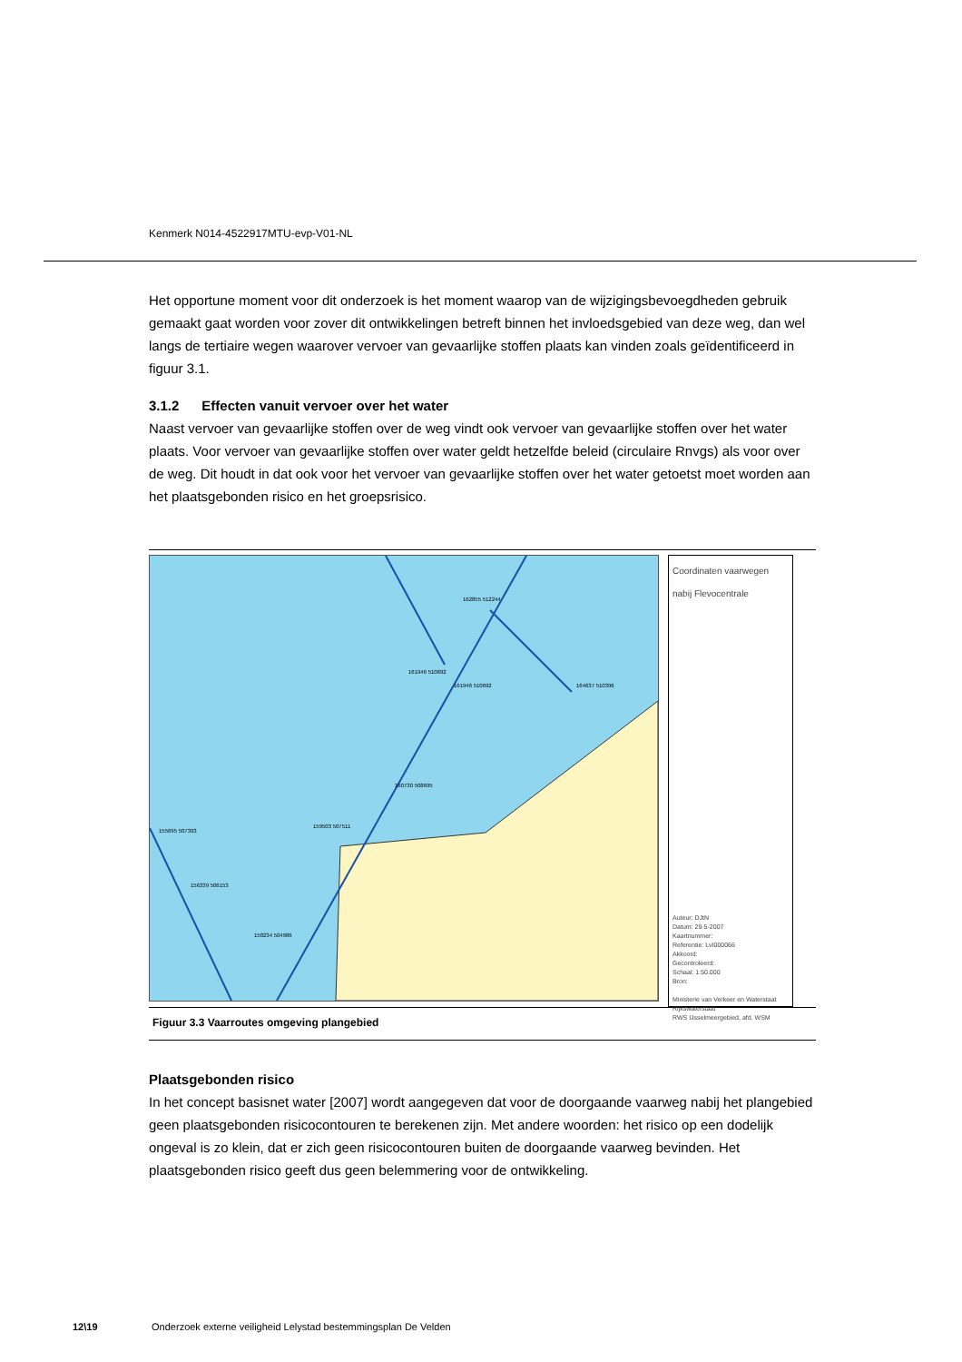Kenmerk N014-4522917MTU-evp-V01-NL
Het opportune moment voor dit onderzoek is het moment waarop van de wijzigingsbevoegdheden gebruik gemaakt gaat worden voor zover dit ontwikkelingen betreft binnen het invloedsgebied van deze weg, dan wel langs de tertiaire wegen waarover vervoer van gevaarlijke stoffen plaats kan vinden zoals geïdentificeerd in figuur 3.1.
3.1.2 Effecten vanuit vervoer over het water
Naast vervoer van gevaarlijke stoffen over de weg vindt ook vervoer van gevaarlijke stoffen over het water plaats. Voor vervoer van gevaarlijke stoffen over water geldt hetzelfde beleid (circulaire Rnvgs) als voor over de weg. Dit houdt in dat ook voor het vervoer van gevaarlijke stoffen over het water getoetst moet worden aan het plaatsgebonden risico en het groepsrisico.
162855 512244
161946 510692
161946 510692
164637 510396
160730 508695
159503 507511
155695 507393
156339 506153
158234 504986
Coordinaten vaarwegen nabij Flevocentrale
Auteur: DJtN
Datum: 29-5-2007
Kaartnummer:
Referentie: LvI000066
Akkoord:
Gecontroleerd:
Schaal: 1:50.000
Bron:
Ministerie van Verkeer en Waterstaat
Rijkswaterstaat
RWS IJsselmeergebied, afd. WSM
Figuur 3.3 Vaarroutes omgeving plangebied
Plaatsgebonden risico
In het concept basisnet water [2007] wordt aangegeven dat voor de doorgaande vaarweg nabij het plangebied geen plaatsgebonden risicocontouren te berekenen zijn. Met andere woorden: het risico op een dodelijk ongeval is zo klein, dat er zich geen risicocontouren buiten de doorgaande vaarweg bevinden. Het plaatsgebonden risico geeft dus geen belemmering voor de ontwikkeling.
12\19 Onderzoek externe veiligheid Lelystad bestemmingsplan De Velden